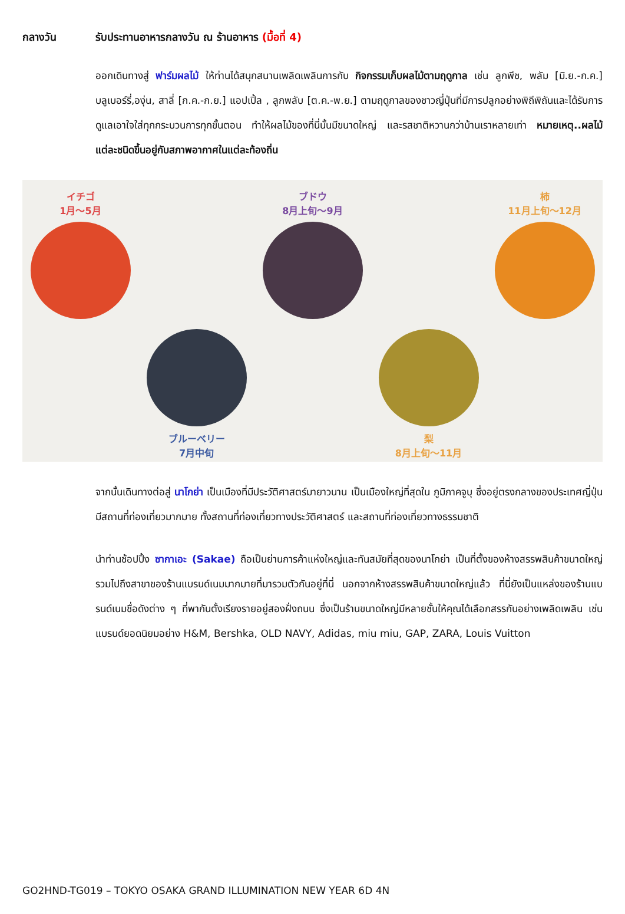กลางวัน รับประทานอาหารกลางวัน ณ ร้านอาหาร (มื้อที่ 4)
ออกเดินทางสู่ ฟาร์มผลไม้ ให้ท่านได้สนุกสนานเพลิดเพลินการกับ กิจกรรมเก็บผลไม้ตามฤดูกาล เช่น ลูกพีช, พลัม [มิ.ย.-ก.ค.] บลูเบอร์รี่,องุ่น, สาลี่ [ก.ค.-ก.ย.] แอปเปิ้ล , ลูกพลับ [ต.ค.-พ.ย.] ตามฤดูกาลของชาวญี่ปุ่นที่มีการปลูกอย่างพิถีพิถันและได้รับการดูแลเอาใจใส่ทุกกระบวนการทุกขั้นตอน ทำให้ผลไม้ของที่นี่นั้นมีขนาดใหญ่ และรสชาติหวานกว่าบ้านเราหลายเท่า หมายเหตุ..ผลไม้แต่ละชนิดขึ้นอยู่กับสภาพอากาศในแต่ละท้องถิ่น
イチゴ
1月～5月
ブルーベリー
7月中旬
ブドウ
8月上旬～9月
梨
8月上旬～11月
柿
11月上旬～12月
จากนั้นเดินทางต่อสู่ นาโกย่า เป็นเมืองที่มีประวัติศาสตร์มายาวนาน เป็นเมืองใหญ่ที่สุดใน ภูมิภาคจูบุ ซึ่งอยู่ตรงกลางของประเทศญี่ปุ่น มีสถานที่ท่องเที่ยวมากมาย ทั้งสถานที่ท่องเที่ยวทางประวัติศาสตร์ และสถานที่ท่องเที่ยวทางธรรมชาติ
นำท่านช้อปปิ้ง ซากาเอะ (Sakae) ถือเป็นย่านการค้าแห่งใหญ่และทันสมัยที่สุดของนาโกย่า เป็นที่ตั้งของห้างสรรพสินค้าขนาดใหญ่ รวมไปถึงสาขาของร้านแบรนด์เนมมากมายที่มารวมตัวกันอยู่ที่นี่ นอกจากห้างสรรพสินค้าขนาดใหญ่แล้ว ที่นี่ยังเป็นแหล่งของร้านแบรนด์เนมชื่อดังต่าง ๆ ที่พากันตั้งเรียงรายอยู่สองฝั่งถนน ซึ่งเป็นร้านขนาดใหญ่มีหลายชั้นให้คุณได้เลือกสรรกันอย่างเพลิดเพลิน เช่น แบรนด์ยอดนิยมอย่าง H&M, Bershka, OLD NAVY, Adidas, miu miu, GAP, ZARA, Louis Vuitton
GO2HND-TG019 – TOKYO OSAKA GRAND ILLUMINATION NEW YEAR 6D 4N